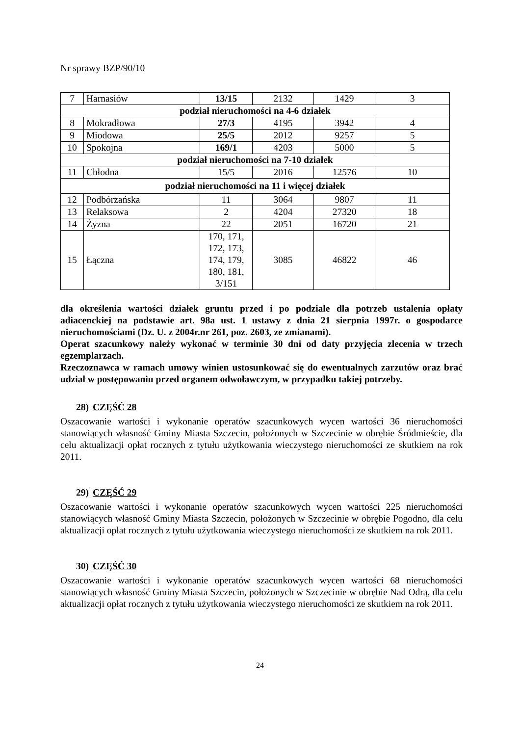Nr sprawy BZP/90/10
| 7 | Harnasiów | 13/15 | 2132 | 1429 | 3 |
| podział nieruchomości na 4-6 działek | | | | | |
| 8 | Mokradłowa | 27/3 | 4195 | 3942 | 4 |
| 9 | Miodowa | 25/5 | 2012 | 9257 | 5 |
| 10 | Spokojna | 169/1 | 4203 | 5000 | 5 |
| podział nieruchomości na 7-10 działek | | | | | |
| 11 | Chłodna | 15/5 | 2016 | 12576 | 10 |
| podział nieruchomości na 11 i więcej działek | | | | | |
| 12 | Podbórzańska | 11 | 3064 | 9807 | 11 |
| 13 | Relaksowa | 2 | 4204 | 27320 | 18 |
| 14 | Żyzna | 22 | 2051 | 16720 | 21 |
| 15 | Łączna | 170, 171, 172, 173, 174, 179, 180, 181, 3/151 | 3085 | 46822 | 46 |
dla określenia wartości działek gruntu przed i po podziale dla potrzeb ustalenia opłaty adiacenckiej na podstawie art. 98a ust. 1 ustawy z dnia 21 sierpnia 1997r. o gospodarce nieruchomościami (Dz. U. z 2004r.nr 261, poz. 2603, ze zmianami).
Operat szacunkowy należy wykonać w terminie 30 dni od daty przyjęcia zlecenia w trzech egzemplarzach.
Rzeczoznawca w ramach umowy winien ustosunkować się do ewentualnych zarzutów oraz brać udział w postępowaniu przed organem odwoławczym, w przypadku takiej potrzeby.
28) CZĘŚĆ 28
Oszacowanie wartości i wykonanie operatów szacunkowych wycen wartości 36 nieruchomości stanowiących własność Gminy Miasta Szczecin, położonych w Szczecinie w obrębie Śródmieście, dla celu aktualizacji opłat rocznych z tytułu użytkowania wieczystego nieruchomości ze skutkiem na rok 2011.
29) CZĘŚĆ 29
Oszacowanie wartości i wykonanie operatów szacunkowych wycen wartości 225 nieruchomości stanowiących własność Gminy Miasta Szczecin, położonych w Szczecinie w obrębie Pogodno, dla celu aktualizacji opłat rocznych z tytułu użytkowania wieczystego nieruchomości ze skutkiem na rok 2011.
30) CZĘŚĆ 30
Oszacowanie wartości i wykonanie operatów szacunkowych wycen wartości 68 nieruchomości stanowiących własność Gminy Miasta Szczecin, położonych w Szczecinie w obrębie Nad Odrą, dla celu aktualizacji opłat rocznych z tytułu użytkowania wieczystego nieruchomości ze skutkiem na rok 2011.
24